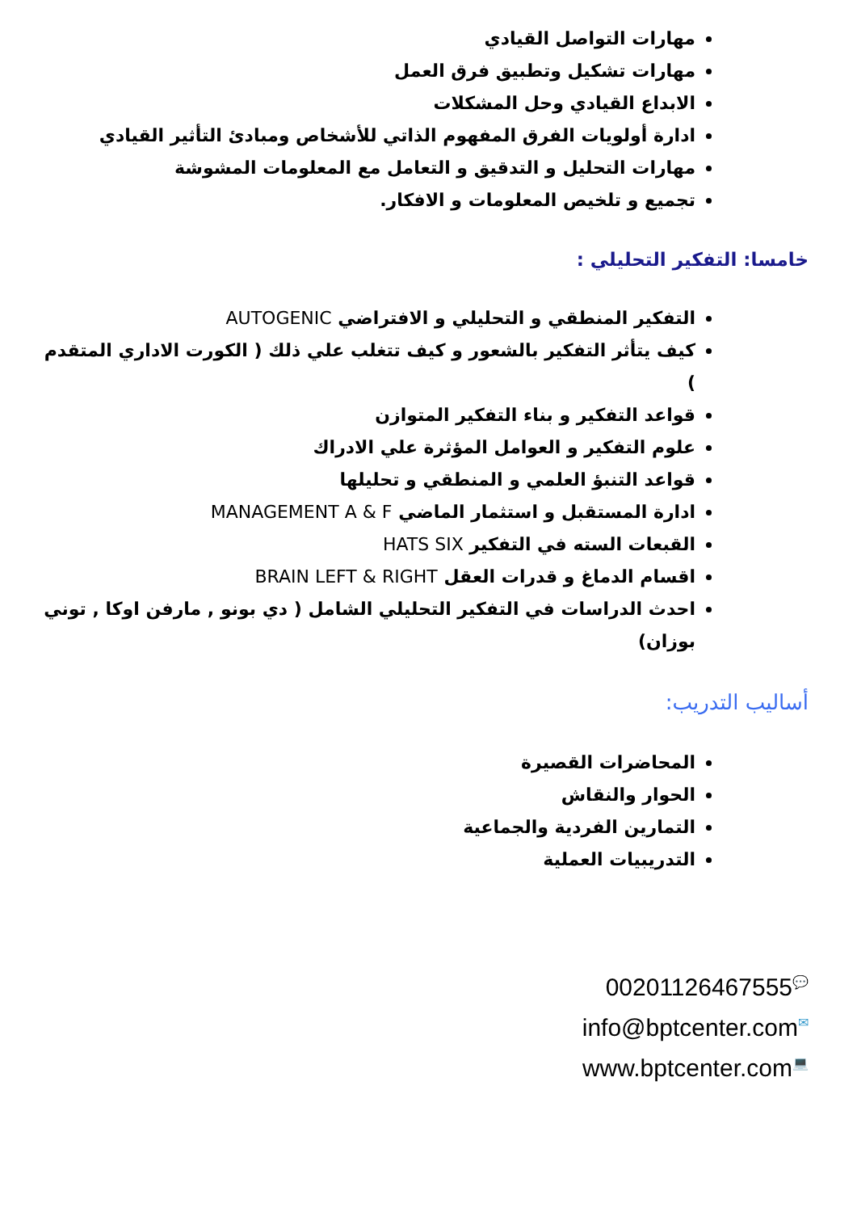مهارات التواصل القيادي
مهارات تشكيل وتطبيق فرق العمل
الابداع القيادي وحل المشكلات
ادارة أولويات الفرق المفهوم الذاتي للأشخاص ومبادئ التأثير القيادي
مهارات التحليل و التدقيق و التعامل مع المعلومات المشوشة
تجميع و تلخيص المعلومات و الافكار.
خامسا: التفكير التحليلي :
التفكير المنطقي و التحليلي و الافتراضي AUTOGENIC
كيف يتأثر التفكير بالشعور و كيف تتغلب علي ذلك ( الكورت الاداري المتقدم )
قواعد التفكير و بناء التفكير المتوازن
علوم التفكير و العوامل المؤثرة علي الادراك
قواعد التنبؤ العلمي و المنطقي و تحليلها
ادارة المستقبل و استثمار الماضي MANAGEMENT A & F
القبعات السته في التفكير HATS SIX
اقسام الدماغ و قدرات العقل BRAIN LEFT & RIGHT
احدث الدراسات في التفكير التحليلي الشامل ( دي بونو , مارفن اوكا , توني بوزان)
أساليب التدريب:
المحاضرات القصيرة
الحوار والنقاش
التمارين الفردية والجماعية
التدريبيات العملية
00201126467555💬
info@bptcenter.com✉
www.bptcenter.com💻